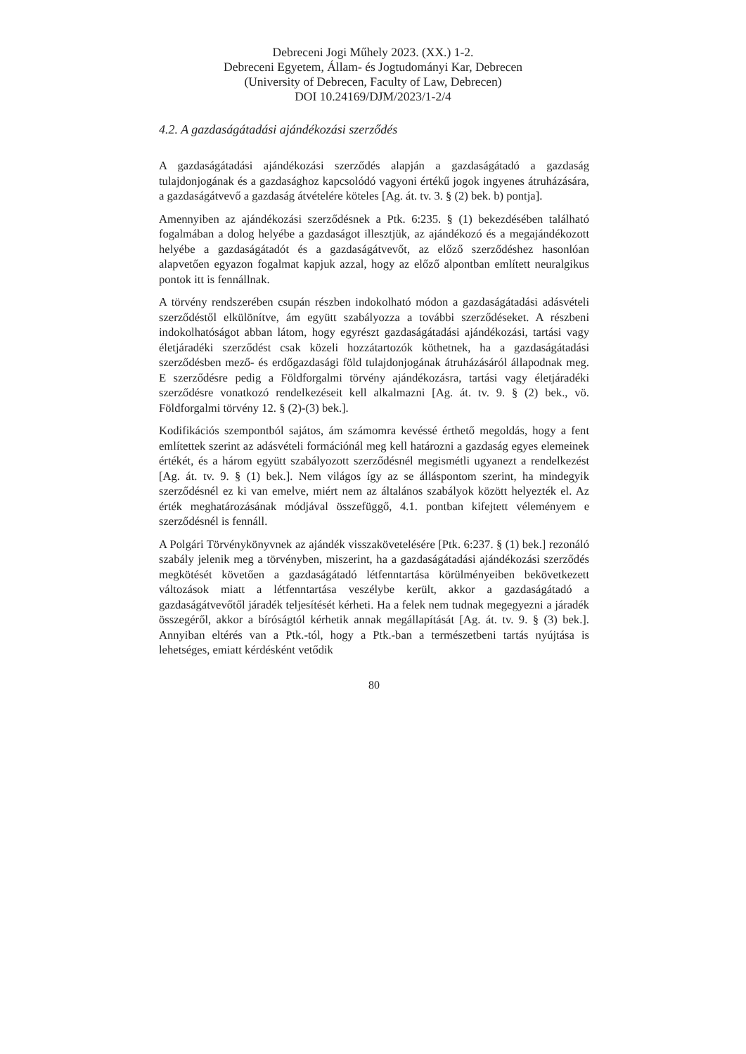Debreceni Jogi Műhely 2023. (XX.) 1-2.
Debreceni Egyetem, Állam- és Jogtudományi Kar, Debrecen
(University of Debrecen, Faculty of Law, Debrecen)
DOI 10.24169/DJM/2023/1-2/4
4.2. A gazdaságátadási ajándékozási szerződés
A gazdaságátadási ajándékozási szerződés alapján a gazdaságátadó a gazdaság tulajdonjogának és a gazdasághoz kapcsolódó vagyoni értékű jogok ingyenes átruházására, a gazdaságátvevő a gazdaság átvételére köteles [Ag. át. tv. 3. § (2) bek. b) pontja].
Amennyiben az ajándékozási szerződésnek a Ptk. 6:235. § (1) bekezdésében található fogalmában a dolog helyébe a gazdaságot illesztjük, az ajándékozó és a megajándékozott helyébe a gazdaságátadót és a gazdaságátvevőt, az előző szerződéshez hasonlóan alapvetően egyazon fogalmat kapjuk azzal, hogy az előző alpontban említett neuralgikus pontok itt is fennállnak.
A törvény rendszerében csupán részben indokolható módon a gazdaságátadási adásvételi szerződéstől elkülönítve, ám együtt szabályozza a további szerződéseket. A részbeni indokolhatóságot abban látom, hogy egyrészt gazdaságátadási ajándékozási, tartási vagy életjáradéki szerződést csak közeli hozzátartozók köthetnek, ha a gazdaságátadási szerződésben mező- és erdőgazdasági föld tulajdonjogának átruházásáról állapodnak meg. E szerződésre pedig a Földforgalmi törvény ajándékozásra, tartási vagy életjáradéki szerződésre vonatkozó rendelkezéseit kell alkalmazni [Ag. át. tv. 9. § (2) bek., vö. Földforgalmi törvény 12. § (2)-(3) bek.].
Kodifikációs szempontból sajátos, ám számomra kevéssé érthető megoldás, hogy a fent említettek szerint az adásvételi formációnál meg kell határozni a gazdaság egyes elemeinek értékét, és a három együtt szabályozott szerződésnél megismétli ugyanezt a rendelkezést [Ag. át. tv. 9. § (1) bek.]. Nem világos így az se álláspontom szerint, ha mindegyik szerződésnél ez ki van emelve, miért nem az általános szabályok között helyezték el. Az érték meghatározásának módjával összefüggő, 4.1. pontban kifejtett véleményem e szerződésnél is fennáll.
A Polgári Törvénykönyvnek az ajándék visszakövetelésére [Ptk. 6:237. § (1) bek.] rezonáló szabály jelenik meg a törvényben, miszerint, ha a gazdaságátadási ajándékozási szerződés megkötését követően a gazdaságátadó létfenntartása körülményeiben bekövetkezett változások miatt a létfenntartása veszélybe került, akkor a gazdaságátadó a gazdaságátvevőtől járadék teljesítését kérheti. Ha a felek nem tudnak megegyezni a járadék összegéről, akkor a bíróságtól kérhetik annak megállapítását [Ag. át. tv. 9. § (3) bek.]. Annyiban eltérés van a Ptk.-tól, hogy a Ptk.-ban a természetbeni tartás nyújtása is lehetséges, emiatt kérdésként vetődik
80